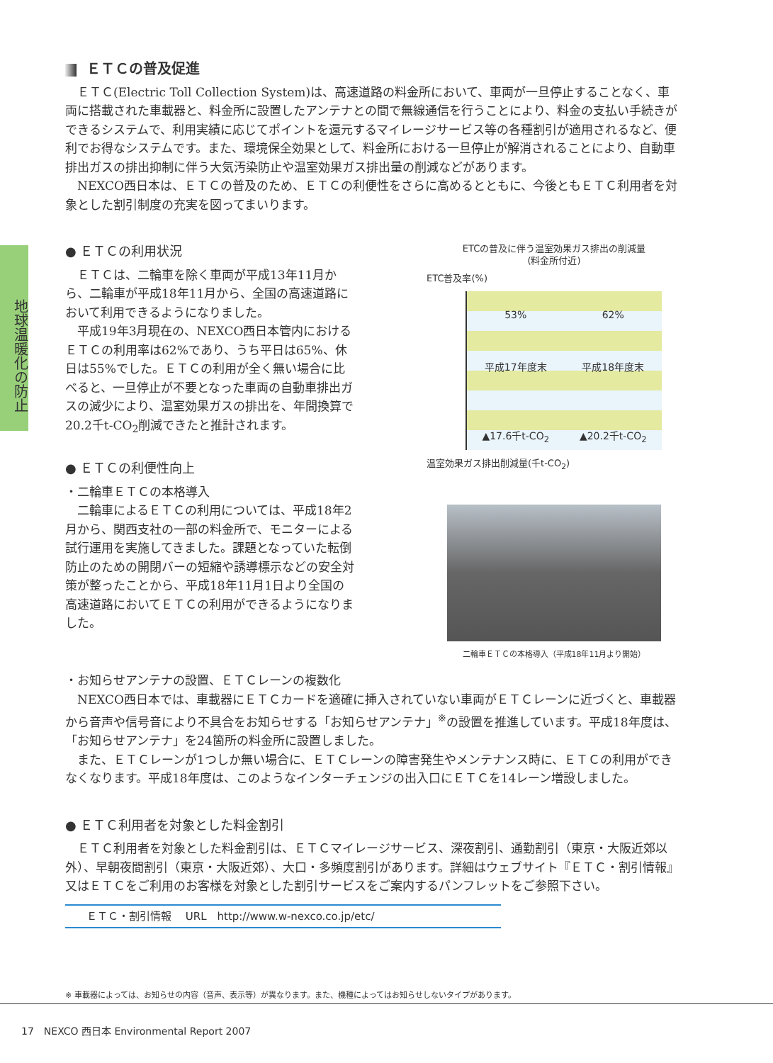地球温暖化の防止
ＥＴＣの普及促進
ＥＴＣ(Electric Toll Collection System)は、高速道路の料金所において、車両が一旦停止することなく、車両に搭載された車載器と、料金所に設置したアンテナとの間で無線通信を行うことにより、料金の支払い手続きができるシステムで、利用実績に応じてポイントを還元するマイレージサービス等の各種割引が適用されるなど、便利でお得なシステムです。また、環境保全効果として、料金所における一旦停止が解消されることにより、自動車排出ガスの排出抑制に伴う大気汚染防止や温室効果ガス排出量の削減などがあります。
NEXCO西日本は、ＥＴＣの普及のため、ＥＴＣの利便性をさらに高めるとともに、今後ともＥＴＣ利用者を対象とした割引制度の充実を図ってまいります。
● ＥＴＣの利用状況
ＥＴＣは、二輪車を除く車両が平成13年11月から、二輪車が平成18年11月から、全国の高速道路において利用できるようになりました。
平成19年3月現在の、NEXCO西日本管内におけるＥＴＣの利用率は62%であり、うち平日は65%、休日は55%でした。ＥＴＣの利用が全く無い場合に比べると、一旦停止が不要となった車両の自動車排出ガスの減少により、温室効果ガスの排出を、年間換算で20.2千t-CO<sub>2</sub>削減できたと推計されます。
● ＥＴＣの利便性向上
・二輪車ＥＴＣの本格導入
二輪車によるＥＴＣの利用については、平成18年2月から、関西支社の一部の料金所で、モニターによる試行運用を実施してきました。課題となっていた転倒防止のための開閉バーの短縮や誘導標示などの安全対策が整ったことから、平成18年11月1日より全国の高速道路においてＥＴＣの利用ができるようになりました。
ETCの普及に伴う温室効果ガス排出の削減量
(料金所付近)
ETC普及率(%)
53% 62%
平成17年度末 平成18年度末
▲17.6千t-CO<sub>2</sub> ▲20.2千t-CO<sub>2</sub>
温室効果ガス排出削減量(千t-CO<sub>2</sub>)
二輪車ＥＴＣの本格導入（平成18年11月より開始）
・お知らせアンテナの設置、ＥＴＣレーンの複数化
NEXCO西日本では、車載器にＥＴＣカードを適確に挿入されていない車両がＥＴＣレーンに近づくと、車載器から音声や信号音により不具合をお知らせする「お知らせアンテナ」<sup>※</sup>の設置を推進しています。平成18年度は、「お知らせアンテナ」を24箇所の料金所に設置しました。
また、ＥＴＣレーンが1つしか無い場合に、ＥＴＣレーンの障害発生やメンテナンス時に、ＥＴＣの利用ができなくなります。平成18年度は、このようなインターチェンジの出入口にＥＴＣを14レーン増設しました。
● ＥＴＣ利用者を対象とした料金割引
ＥＴＣ利用者を対象とした料金割引は、ＥＴＣマイレージサービス、深夜割引、通勤割引（東京・大阪近郊以外）、早朝夜間割引（東京・大阪近郊）、大口・多頻度割引があります。詳細はウェブサイト『ＥＴＣ・割引情報』又はＥＴＣをご利用のお客様を対象とした割引サービスをご案内するパンフレットをご参照下さい。
ＥＴＣ・割引情報　 URL　http://www.w-nexco.co.jp/etc/
※ 車載器によっては、お知らせの内容（音声、表示等）が異なります。また、機種によってはお知らせしないタイプがあります。
17　NEXCO 西日本 Environmental Report 2007